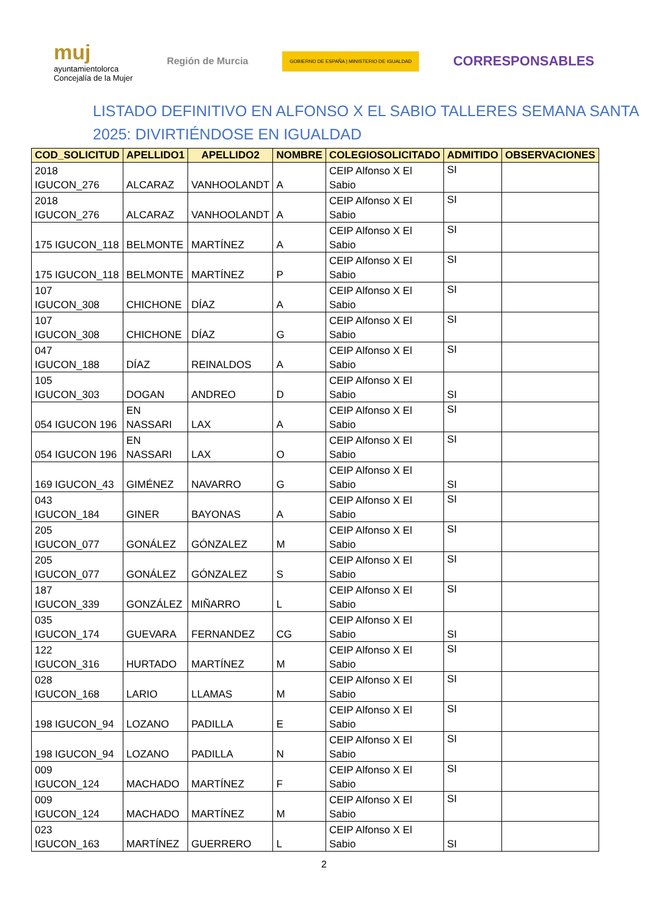muj
ayuntamientolorca
Concejalía de la Mujer
Región de Murcia
GOBIERNO DE ESPAÑA | MINISTERIO DE IGUALDAD
CORRESPONSABLES
LISTADO DEFINITIVO EN ALFONSO X EL SABIO TALLERES SEMANA SANTA 2025: DIVIRTIÉNDOSE EN IGUALDAD
| COD_SOLICITUD | APELLIDO1 | APELLIDO2 | NOMBRE | COLEGIOSOLICITADO | ADMITIDO | OBSERVACIONES |
| --- | --- | --- | --- | --- | --- | --- |
| 2018 IGUCON_276 | ALCARAZ | VANHOOLANDT | A | CEIP Alfonso X El Sabio | SI | |
| 2018 IGUCON_276 | ALCARAZ | VANHOOLANDT | A | CEIP Alfonso X El Sabio | SI | |
| 175 IGUCON_118 | BELMONTE | MARTÍNEZ | A | CEIP Alfonso X El Sabio | SI | |
| 175 IGUCON_118 | BELMONTE | MARTÍNEZ | P | CEIP Alfonso X El Sabio | SI | |
| 107 IGUCON_308 | CHICHONE | DÍAZ | A | CEIP Alfonso X El Sabio | SI | |
| 107 IGUCON_308 | CHICHONE | DÍAZ | G | CEIP Alfonso X El Sabio | SI | |
| 047 IGUCON_188 | DÍAZ | REINALDOS | A | CEIP Alfonso X El Sabio | SI | |
| 105 IGUCON_303 | DOGAN | ANDREO | D | CEIP Alfonso X El Sabio | SI | |
| 054 IGUCON 196 | EN NASSARI | LAX | A | CEIP Alfonso X El Sabio | SI | |
| 054 IGUCON 196 | EN NASSARI | LAX | O | CEIP Alfonso X El Sabio | SI | |
| 169 IGUCON_43 | GIMÉNEZ | NAVARRO | G | CEIP Alfonso X El Sabio | SI | |
| 043 IGUCON_184 | GINER | BAYONAS | A | CEIP Alfonso X El Sabio | SI | |
| 205 IGUCON_077 | GONÁLEZ | GÓNZALEZ | M | CEIP Alfonso X El Sabio | SI | |
| 205 IGUCON_077 | GONÁLEZ | GÓNZALEZ | S | CEIP Alfonso X El Sabio | SI | |
| 187 IGUCON_339 | GONZÁLEZ | MIÑARRO | L | CEIP Alfonso X El Sabio | SI | |
| 035 IGUCON_174 | GUEVARA | FERNANDEZ | CG | CEIP Alfonso X El Sabio | SI | |
| 122 IGUCON_316 | HURTADO | MARTÍNEZ | M | CEIP Alfonso X El Sabio | SI | |
| 028 IGUCON_168 | LARIO | LLAMAS | M | CEIP Alfonso X El Sabio | SI | |
| 198 IGUCON_94 | LOZANO | PADILLA | E | CEIP Alfonso X El Sabio | SI | |
| 198 IGUCON_94 | LOZANO | PADILLA | N | CEIP Alfonso X El Sabio | SI | |
| 009 IGUCON_124 | MACHADO | MARTÍNEZ | F | CEIP Alfonso X El Sabio | SI | |
| 009 IGUCON_124 | MACHADO | MARTÍNEZ | M | CEIP Alfonso X El Sabio | SI | |
| 023 IGUCON_163 | MARTÍNEZ | GUERRERO | L | CEIP Alfonso X El Sabio | SI | |
2